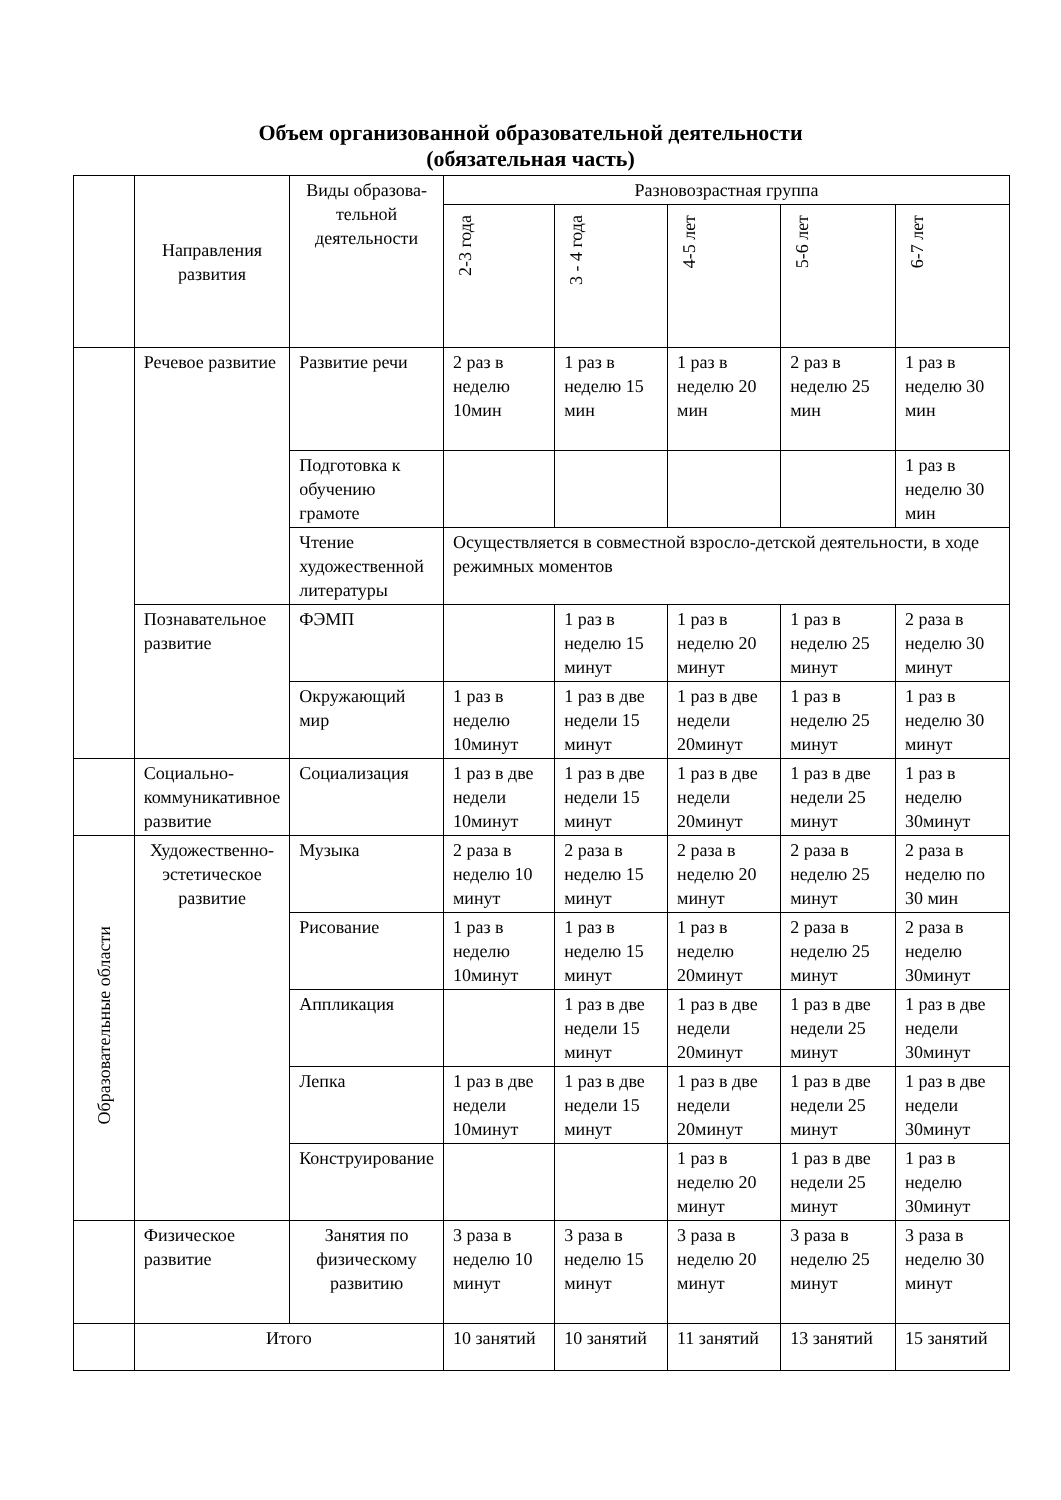Объем организованной образовательной деятельности
(обязательная часть)
| | Направления развития | Виды образова-тельной деятельности | Разновозрастная группа | | | | |
| --- | --- | --- | --- | --- | --- | --- | --- |
| | | | 2-3 года | 3 - 4 года | 4-5 лет | 5-6 лет | 6-7 лет |
| | Речевое развитие | Развитие речи | 2 раз в неделю 10мин | 1 раз в неделю 15 мин | 1 раз в неделю 20 мин | 2 раз в неделю 25 мин | 1 раз в неделю 30 мин |
| | | Подготовка к обучению грамоте | | | | | 1 раз в неделю 30 мин |
| | | Чтение художественной литературы | Осуществляется в совместной взросло-детской деятельности, в ходе режимных моментов | | | | |
| | Познавательное развитие | ФЭМП | | 1 раз в неделю 15 минут | 1 раз в неделю 20 минут | 1 раз в неделю 25 минут | 2 раза в неделю 30 минут |
| | | Окружающий мир | 1 раз в неделю 10минут | 1 раз в две недели 15 минут | 1 раз в две недели 20минут | 1 раз в неделю 25 минут | 1 раз в неделю 30 минут |
| | Социально-коммуникативное развитие | Социализация | 1 раз в две недели 10минут | 1 раз в две недели 15 минут | 1 раз в две недели 20минут | 1 раз в две недели 25 минут | 1 раз в неделю 30минут |
| Образовательные области | Художественно-эстетическое развитие | Музыка | 2 раза в неделю 10 минут | 2 раза в неделю 15 минут | 2 раза в неделю 20 минут | 2 раза в неделю 25 минут | 2 раза в неделю по 30 мин |
| | | Рисование | 1 раз в неделю 10минут | 1 раз в неделю 15 минут | 1 раз в неделю 20минут | 2 раза в неделю 25 минут | 2 раза в неделю 30минут |
| | | Аппликация | | 1 раз в две недели 15 минут | 1 раз в две недели 20минут | 1 раз в две недели 25 минут | 1 раз в две недели 30минут |
| | | Лепка | 1 раз в две недели 10минут | 1 раз в две недели 15 минут | 1 раз в две недели 20минут | 1 раз в две недели 25 минут | 1 раз в две недели 30минут |
| | | Конструирование | | | 1 раз в неделю 20 минут | 1 раз в две недели 25 минут | 1 раз в неделю 30минут |
| | Физическое развитие | Занятия по физическому развитию | 3 раза в неделю 10 минут | 3 раза в неделю 15 минут | 3 раза в неделю 20 минут | 3 раза в неделю 25 минут | 3 раза в неделю 30 минут |
| | Итого | | 10 занятий | 10 занятий | 11 занятий | 13 занятий | 15 занятий |